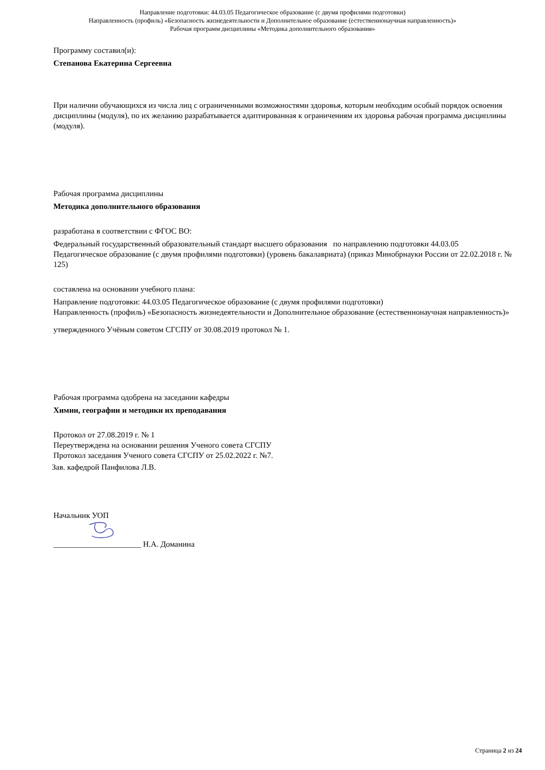Направление подготовки: 44.03.05 Педагогическое образование (с двумя профилями подготовки)
Направленность (профиль) «Безопасность жизнедеятельности и Дополнительное образование (естественнонаучная направленность)»
Рабочая программ дисциплины «Методика дополнительного образования»
Программу составил(и):
Степанова Екатерина Сергеевна
При наличии обучающихся из числа лиц с ограниченными возможностями здоровья, которым необходим особый порядок освоения дисциплины (модуля), по их желанию разрабатывается адаптированная к ограничениям их здоровья рабочая программа дисциплины (модуля).
Рабочая программа дисциплины
Методика дополнительного образования
разработана в соответствии с ФГОС ВО:
Федеральный государственный образовательный стандарт высшего образования по направлению подготовки 44.03.05 Педагогическое образование (с двумя профилями подготовки) (уровень бакалавриата) (приказ Минобрнауки России от 22.02.2018 г. № 125)
составлена на основании учебного плана:
Направление подготовки: 44.03.05 Педагогическое образование (с двумя профилями подготовки)
Направленность (профиль) «Безопасность жизнедеятельности и Дополнительное образование (естественнонаучная направленность)»
утвержденного Учёным советом СГСПУ от 30.08.2019 протокол № 1.
Рабочая программа одобрена на заседании кафедры
Химии, географии и методики их преподавания
Протокол от 27.08.2019 г. № 1
Переутверждена на основании решения Ученого совета СГСПУ
Протокол заседания Ученого совета СГСПУ от 25.02.2022 г. №7.
Зав. кафедрой Панфилова Л.В.
Начальник УОП
______________________ Н.А. Доманина
Страница 2 из 24